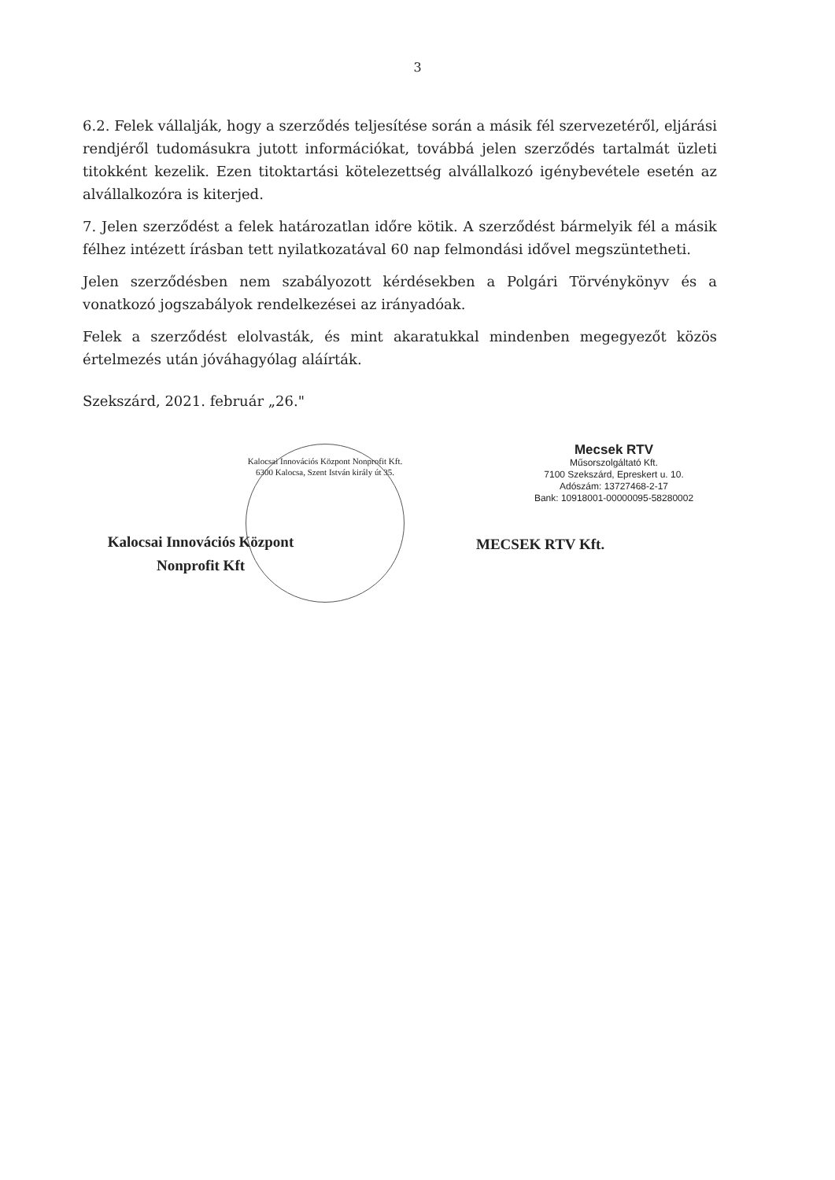3
6.2. Felek vállalják, hogy a szerződés teljesítése során a másik fél szervezetéről, eljárási rendjéről tudomásukra jutott információkat, továbbá jelen szerződés tartalmát üzleti titokként kezelik. Ezen titoktartási kötelezettség alvállalkozó igénybevétele esetén az alvállalkozóra is kiterjed.
7. Jelen szerződést a felek határozatlan időre kötik. A szerződést bármelyik fél a másik félhez intézett írásban tett nyilatkozatával 60 nap felmondási idővel megszüntetheti.
Jelen szerződésben nem szabályozott kérdésekben a Polgári Törvénykönyv és a vonatkozó jogszabályok rendelkezései az irányadóak.
Felek a szerződést elolvasták, és mint akaratukkal mindenben megegyezőt közös értelmezés után jóváhagyólag aláírták.
Szekszárd, 2021. február „26."
Kalocsai Innovációs Központ Nonprofit Kft.
6300 Kalocsa, Szent István király út 35.
Kalocsai Innovációs Központ
Nonprofit Kft
Mecsek RTV
Műsorszolgáltató Kft.
7100 Szekszárd, Epreskert u. 10.
Adószám: 13727468-2-17
Bank: 10918001-00000095-58280002
MECSEK RTV Kft.